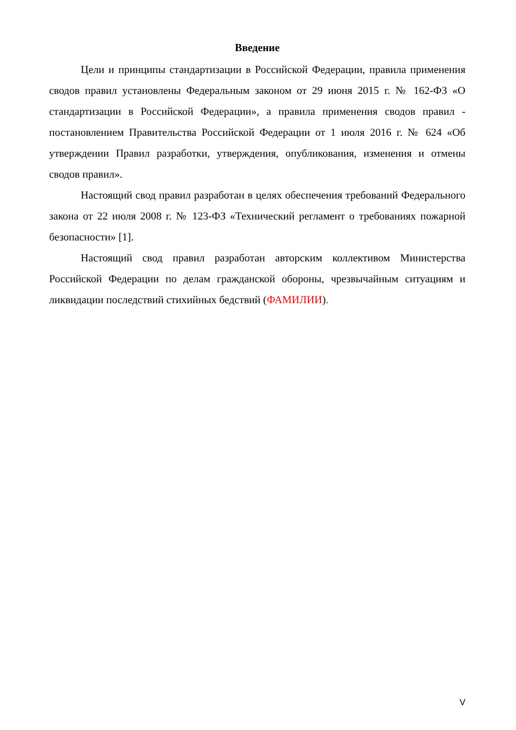Введение
Цели и принципы стандартизации в Российской Федерации, правила применения сводов правил установлены Федеральным законом от 29 июня 2015 г. № 162-ФЗ «О стандартизации в Российской Федерации», а правила применения сводов правил - постановлением Правительства Российской Федерации от 1 июля 2016 г. № 624 «Об утверждении Правил разработки, утверждения, опубликования, изменения и отмены сводов правил».
Настоящий свод правил разработан в целях обеспечения требований Федерального закона от 22 июля 2008 г. № 123-ФЗ «Технический регламент о требованиях пожарной безопасности» [1].
Настоящий свод правил разработан авторским коллективом Министерства Российской Федерации по делам гражданской обороны, чрезвычайным ситуациям и ликвидации последствий стихийных бедствий (ФАМИЛИИ).
V